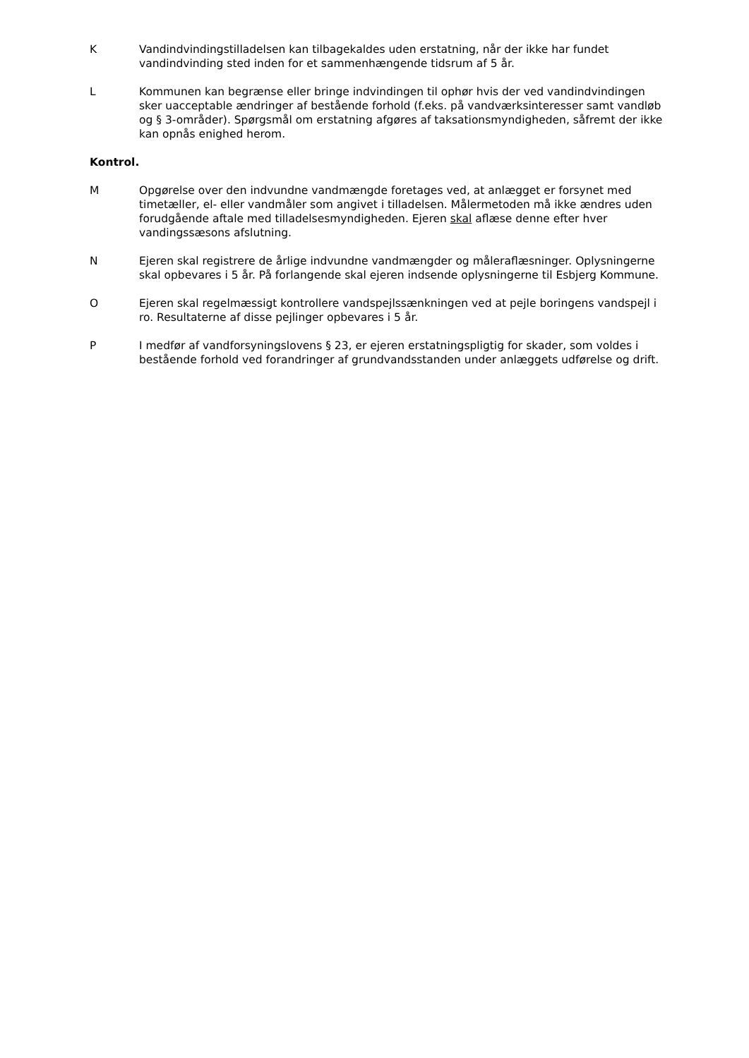K Vandindvindingstilladelsen kan tilbagekaldes uden erstatning, når der ikke har fundet vandindvinding sted inden for et sammenhængende tidsrum af 5 år.
L Kommunen kan begrænse eller bringe indvindingen til ophør hvis der ved vandindvindingen sker uacceptable ændringer af bestående forhold (f.eks. på vandværksinteresser samt vandløb og § 3-områder). Spørgsmål om erstatning afgøres af taksationsmyndigheden, såfremt der ikke kan opnås enighed herom.
Kontrol.
M Opgørelse over den indvundne vandmængde foretages ved, at anlægget er forsynet med timetæller, el- eller vandmåler som angivet i tilladelsen. Målermetoden må ikke ændres uden forudgående aftale med tilladelsesmyndigheden. Ejeren skal aflæse denne efter hver vandingssæsons afslutning.
N Ejeren skal registrere de årlige indvundne vandmængder og måleraflæsninger. Oplysningerne skal opbevares i 5 år. På forlangende skal ejeren indsende oplys­ningerne til Esbjerg Kommune.
O Ejeren skal regelmæssigt kontrollere vandspejlssænkningen ved at pejle boringens vandspejl i ro. Resultaterne af disse pejlinger opbevares i 5 år.
P I medfør af vandforsyningslovens § 23, er ejeren erstatningspligtig for skader, som voldes i bestående forhold ved forandringer af grundvandsstanden under anlæggets udførelse og drift.